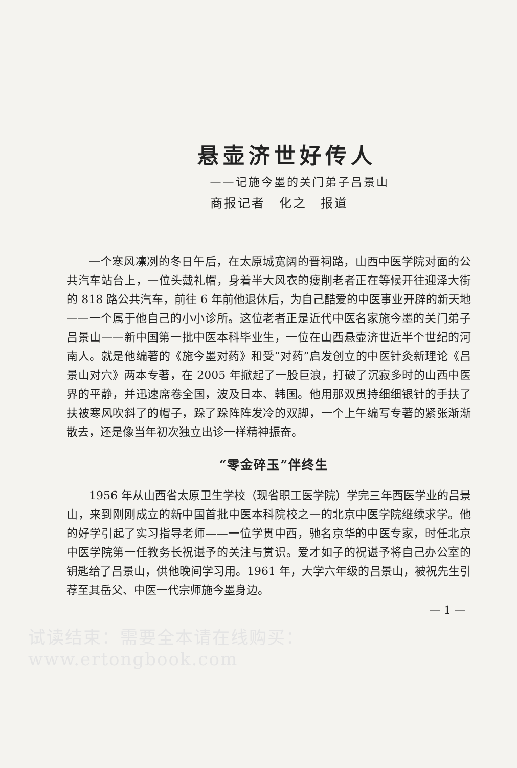悬壶济世好传人
——记施今墨的关门弟子吕景山
商报记者　化之　报道
一个寒风凛冽的冬日午后，在太原城宽阔的晋祠路，山西中医学院对面的公共汽车站台上，一位头戴礼帽，身着半大风衣的瘦削老者正在等候开往迎泽大街的 818 路公共汽车，前往 6 年前他退休后，为自己酷爱的中医事业开辟的新天地——一个属于他自己的小小诊所。这位老者正是近代中医名家施今墨的关门弟子吕景山——新中国第一批中医本科毕业生，一位在山西悬壶济世近半个世纪的河南人。就是他编著的《施今墨对药》和受“对药”启发创立的中医针灸新理论《吕景山对穴》两本专著，在 2005 年掀起了一股巨浪，打破了沉寂多时的山西中医界的平静，并迅速席卷全国，波及日本、韩国。他用那双贯持细细银针的手扶了扶被寒风吹斜了的帽子，跺了跺阵阵发冷的双脚，一个上午编写专著的紧张渐渐散去，还是像当年初次独立出诊一样精神振奋。
“零金碎玉”伴终生
1956 年从山西省太原卫生学校（现省职工医学院）学完三年西医学业的吕景山，来到刚刚成立的新中国首批中医本科院校之一的北京中医学院继续求学。他的好学引起了实习指导老师——一位学贯中西，驰名京华的中医专家，时任北京中医学院第一任教务长祝谌予的关注与赏识。爱才如子的祝谌予将自己办公室的钥匙给了吕景山，供他晚间学习用。1961 年，大学六年级的吕景山，被祝先生引荐至其岳父、中医一代宗师施今墨身边。
— 1 —
试读结束：需要全本请在线购买： www.ertongbook.com